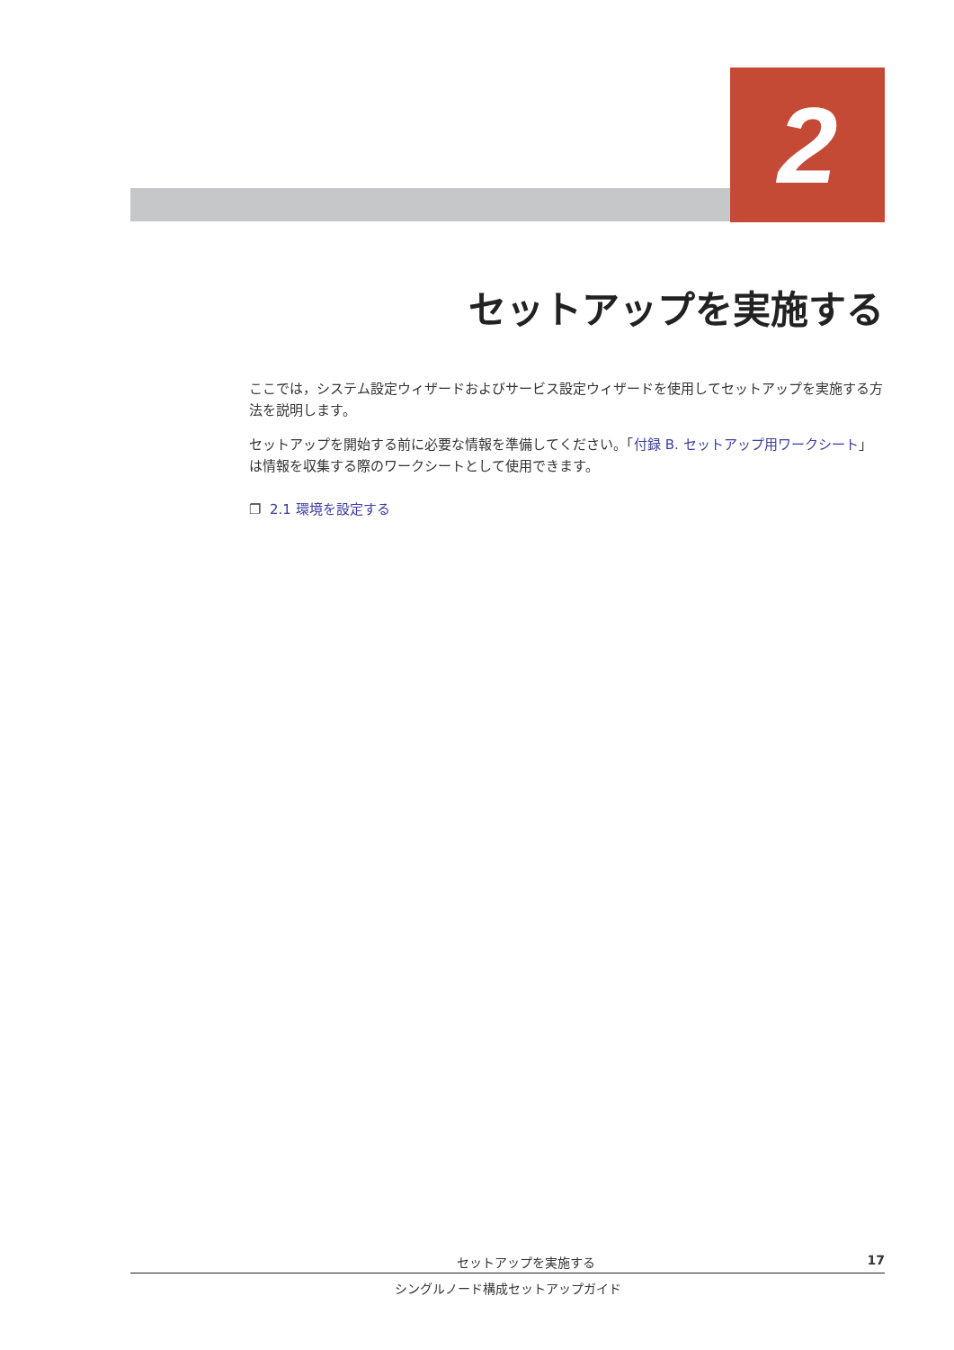2
セットアップを実施する
ここでは，システム設定ウィザードおよびサービス設定ウィザードを使用してセットアップを実施する方法を説明します。
セットアップを開始する前に必要な情報を準備してください。「付録 B. セットアップ用ワークシート」は情報を収集する際のワークシートとして使用できます。
❐ 2.1 環境を設定する
セットアップを実施する 17
シングルノード構成セットアップガイド